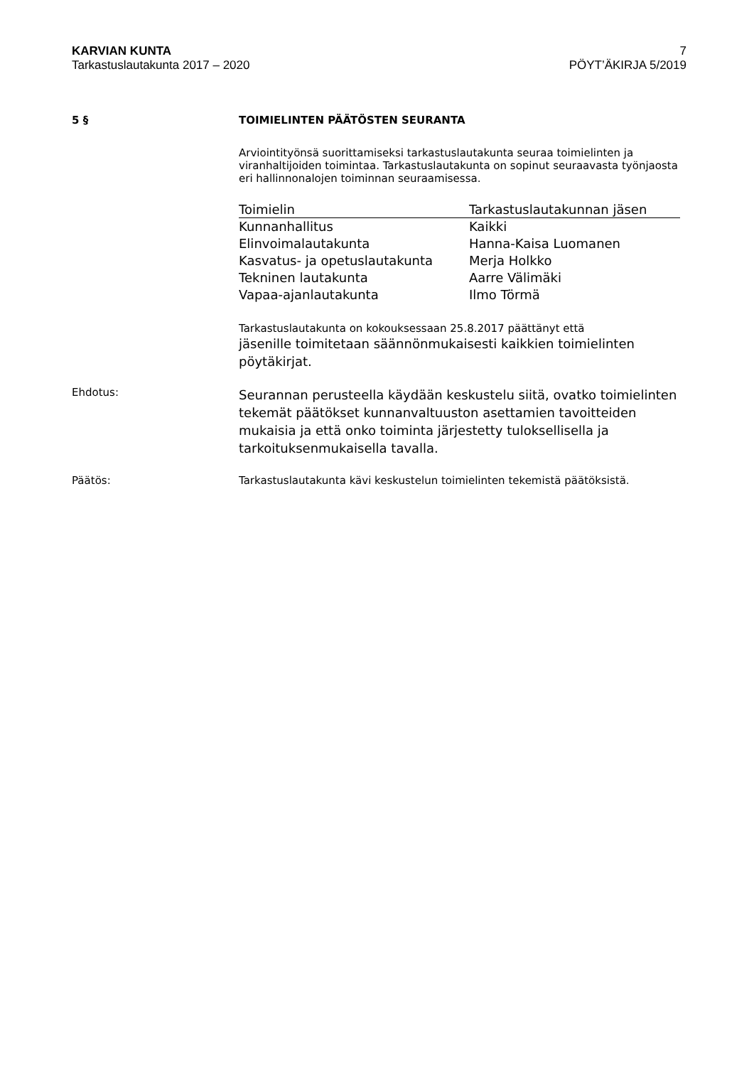KARVIAN KUNTA
Tarkastuslautakunta 2017 – 2020
7
PÖYT’ÄKIRJA 5/2019
5 §
TOIMIELINTEN PÄÄTÖSTEN SEURANTA
Arviointityönsä suorittamiseksi tarkastuslautakunta seuraa toimielinten ja viranhaltijoiden toimintaa. Tarkastuslautakunta on sopinut seuraavasta työnjaosta eri hallinnonalojen toiminnan seuraamisessa.
| Toimielin | Tarkastuslautakunnan jäsen |
| --- | --- |
| Kunnanhallitus | Kaikki |
| Elinvoimalautakunta | Hanna-Kaisa Luomanen |
| Kasvatus- ja opetuslautakunta | Merja Holkko |
| Tekninen lautakunta | Aarre Välimäki |
| Vapaa-ajanlautakunta | Ilmo Törmä |
Tarkastuslautakunta on kokouksessaan 25.8.2017 päättänyt että
jäsenille toimitetaan säännönmukaisesti kaikkien toimielinten pöytäkirjat.
Ehdotus:
Seurannan perusteella käydään keskustelu siitä, ovatko toimielinten tekemät päätökset kunnanvaltuuston asettamien tavoitteiden mukaisia ja että onko toiminta järjestetty tuloksellisella ja tarkoituksenmukaisella tavalla.
Päätös:
Tarkastuslautakunta kävi keskustelun toimielinten tekemistä päätöksistä.